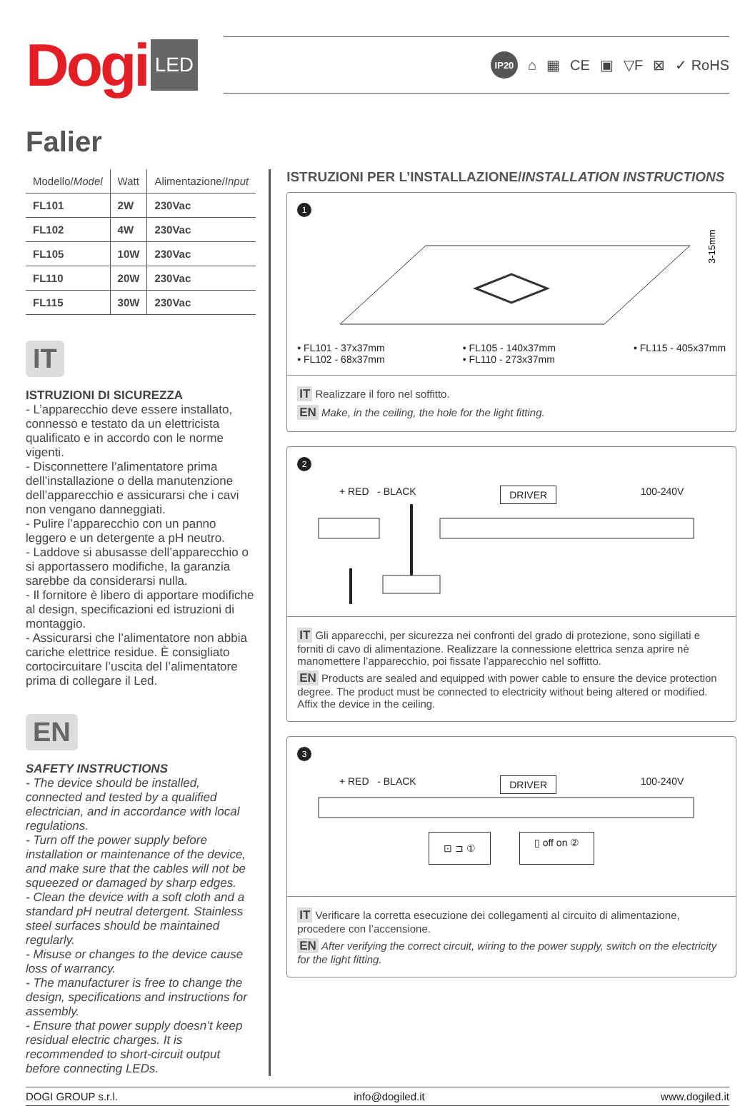Dogi LED
IP20 ⌂ ▦ CE ▣ ▽F ⊠ ✓ RoHS
Falier
| Modello/ Model | Watt | Alimentazione/ Input |
| --- | --- | --- |
| FL101 | 2W | 230Vac |
| FL102 | 4W | 230Vac |
| FL105 | 10W | 230Vac |
| FL110 | 20W | 230Vac |
| FL115 | 30W | 230Vac |
IT
ISTRUZIONI DI SICUREZZA
- L’apparecchio deve essere installato, connesso e testato da un elettricista qualificato e in accordo con le norme vigenti.
- Disconnettere l’alimentatore prima dell’installazione o della manutenzione dell’apparecchio e assicurarsi che i cavi non vengano danneggiati.
- Pulire l’apparecchio con un panno leggero e un detergente a pH neutro.
- Laddove si abusasse dell’apparecchio o si apportassero modifiche, la garanzia sarebbe da considerarsi nulla.
- Il fornitore è libero di apportare modifiche al design, specificazioni ed istruzioni di montaggio.
- Assicurarsi che l’alimentatore non abbia cariche elettrice residue. È consigliato cortocircuitare l’uscita del l’alimentatore prima di collegare il Led.
EN
SAFETY INSTRUCTIONS
- The device should be installed, connected and tested by a qualified electrician, and in accordance with local regulations.
- Turn off the power supply before installation or maintenance of the device, and make sure that the cables will not be squeezed or damaged by sharp edges.
- Clean the device with a soft cloth and a standard pH neutral detergent. Stainless steel surfaces should be maintained regularly.
- Misuse or changes to the device cause loss of warrancy.
- The manufacturer is free to change the design, specifications and instructions for assembly.
- Ensure that power supply doesn’t keep residual electric charges. It is recommended to short-circuit output before connecting LEDs.
ISTRUZIONI PER L’INSTALLAZIONE/INSTALLATION INSTRUCTIONS
1
3-15mm
• FL101 - 37x37mm
• FL102 - 68x37mm
• FL105 - 140x37mm
• FL110 - 273x37mm
• FL115 - 405x37mm
IT Realizzare il foro nel soffitto.
EN Make, in the ceiling, the hole for the light fitting.
2
+ RED - BLACK DRIVER 100-240V
IT Gli apparecchi, per sicurezza nei confronti del grado di protezione, sono sigillati e forniti di cavo di alimentazione. Realizzare la connessione elettrica senza aprire nè manomettere l’apparecchio, poi fissate l’apparecchio nel soffitto.
EN Products are sealed and equipped with power cable to ensure the device protection degree. The product must be connected to electricity without being altered or modified. Affix the device in the ceiling.
3
+ RED - BLACK DRIVER 100-240V
⊡ ⊐ ① ▯ off on ②
IT Verificare la corretta esecuzione dei collegamenti al circuito di alimentazione, procedere con l’accensione.
EN After verifying the correct circuit, wiring to the power supply, switch on the electricity for the light fitting.
DOGI GROUP s.r.l. info@dogiled.it www.dogiled.it